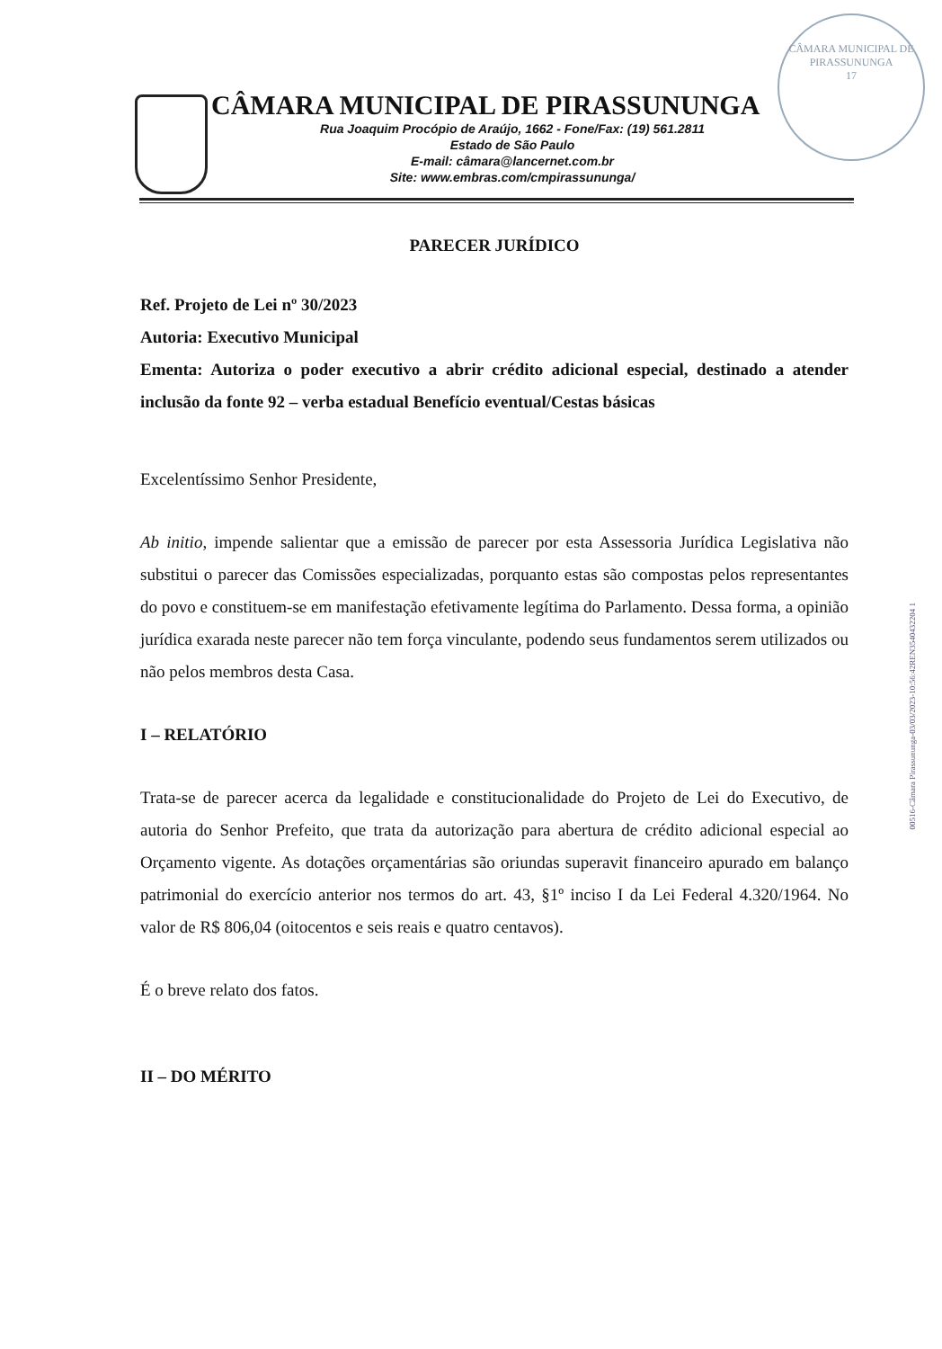CÂMARA MUNICIPAL DE PIRASSUNUNGA
17
CÂMARA MUNICIPAL DE PIRASSUNUNGA
Rua Joaquim Procópio de Araújo, 1662 - Fone/Fax: (19) 561.2811
Estado de São Paulo
E-mail: câmara@lancernet.com.br
Site: www.embras.com/cmpirassununga/
PARECER JURÍDICO
Ref. Projeto de Lei nº 30/2023
Autoria: Executivo Municipal
Ementa: Autoriza o poder executivo a abrir crédito adicional especial, destinado a atender inclusão da fonte 92 – verba estadual Benefício eventual/Cestas básicas
Excelentíssimo Senhor Presidente,
Ab initio, impende salientar que a emissão de parecer por esta Assessoria Jurídica Legislativa não substitui o parecer das Comissões especializadas, porquanto estas são compostas pelos representantes do povo e constituem-se em manifestação efetivamente legítima do Parlamento. Dessa forma, a opinião jurídica exarada neste parecer não tem força vinculante, podendo seus fundamentos serem utilizados ou não pelos membros desta Casa.
I – RELATÓRIO
Trata-se de parecer acerca da legalidade e constitucionalidade do Projeto de Lei do Executivo, de autoria do Senhor Prefeito, que trata da autorização para abertura de crédito adicional especial ao Orçamento vigente. As dotações orçamentárias são oriundas superavit financeiro apurado em balanço patrimonial do exercício anterior nos termos do art. 43, §1º inciso I da Lei Federal 4.320/1964. No valor de R$ 806,04 (oitocentos e seis reais e quatro centavos).
É o breve relato dos fatos.
II – DO MÉRITO
00516-Câmara Pirassununga-03/03/2023-10:56:42REN3540432204 1